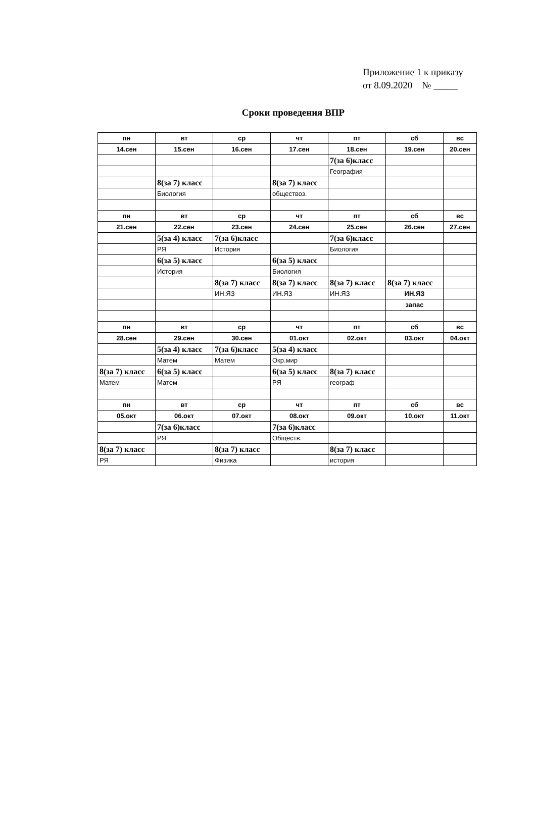Приложение 1 к приказу
от 8.09.2020 № _____
Сроки проведения ВПР
| пн | вт | ср | чт | пт | сб | вс |
| 14.сен | 15.сен | 16.сен | 17.сен | 18.сен | 19.сен | 20.сен |
| | | | | 7(за 6)класс | | |
| | | | | География | | |
| | 8(за 7) класс | | 8(за 7) класс | | | |
| | Биология | | обществоз. | | | |
| пн | вт | ср | чт | пт | сб | вс |
| 21.сен | 22.сен | 23.сен | 24.сен | 25.сен | 26.сен | 27.сен |
| | 5(за 4) класс | 7(за 6)класс | | 7(за 6)класс | | |
| | РЯ | История | | Биология | | |
| | 6(за 5) класс | | 6(за 5) класс | | | |
| | История | | Биология | | | |
| | | 8(за 7) класс | 8(за 7) класс | 8(за 7) класс | 8(за 7) класс | |
| | | ИН.ЯЗ | ИН.ЯЗ | ИН.ЯЗ | ИН.ЯЗ | |
| | | | | | запас | |
| пн | вт | ср | чт | пт | сб | вс |
| 28.сен | 29.сен | 30.сен | 01.окт | 02.окт | 03.окт | 04.окт |
| | 5(за 4) класс | 7(за 6)класс | 5(за 4) класс | | | |
| | Матем | Матем | Окр.мир | | | |
| 8(за 7) класс | 6(за 5) класс | | 6(за 5) класс | 8(за 7) класс | | |
| Матем | Матем | | РЯ | географ | | |
| пн | вт | ср | чт | пт | сб | вс |
| 05.окт | 06.окт | 07.окт | 08.окт | 09.окт | 10.окт | 11.окт |
| | 7(за 6)класс | | 7(за 6)класс | | | |
| | РЯ | | Обществ. | | | |
| 8(за 7) класс | | 8(за 7) класс | | 8(за 7) класс | | |
| РЯ | | Физика | | история | | |